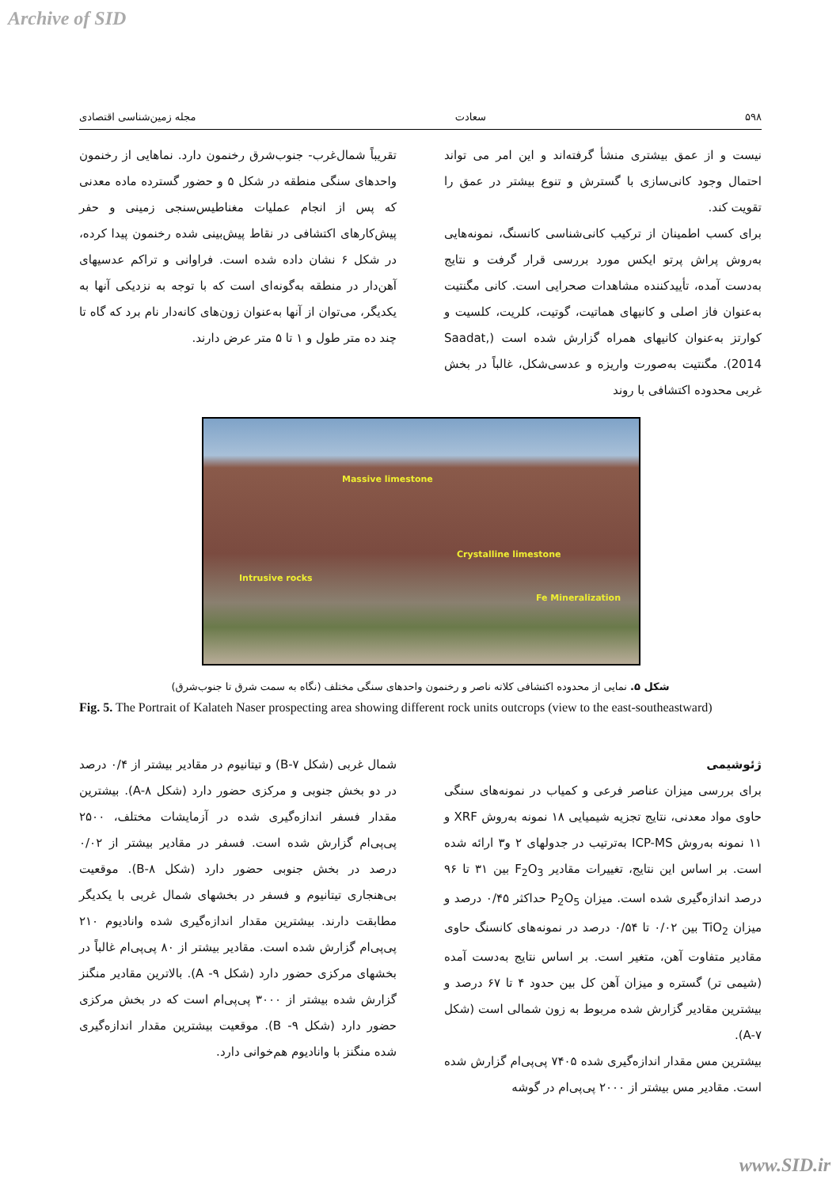Archive of SID
۵۹۸ سعادت مجله زمین‌شناسی اقتصادی
نیست و از عمق بیشتری منشأ گرفته‌اند و این امر می تواند احتمال وجود کانی‌سازی با گسترش و تنوع بیشتر در عمق را تقویت کند.
برای کسب اطمینان از ترکیب کانی‌شناسی کانسنگ، نمونه‌هایی به‌روش پراش پرتو ایکس مورد بررسی قرار گرفت و نتایج به‌دست آمده، تأییدکننده مشاهدات صحرایی است. کانی مگنتیت به‌عنوان فاز اصلی و کانیهای هماتیت، گوتیت، کلریت، کلسیت و کوارتز به‌عنوان کانیهای همراه گزارش شده است (Saadat, 2014). مگنتیت به‌صورت واریزه و عدسی‌شکل، غالباً در بخش غربی محدوده اکتشافی با روند
تقریباً شمال‌غرب- جنوب‌شرق رخنمون دارد. نماهایی از رخنمون واحدهای سنگی منطقه در شکل ۵ و حضور گسترده ماده معدنی که پس از انجام عملیات مغناطیس‌سنجی زمینی و حفر پیش‌کارهای اکتشافی در نقاط پیش‌بینی شده رخنمون پیدا کرده، در شکل ۶ نشان داده شده است. فراوانی و تراکم عدسیهای آهن‌دار در منطقه به‌گونه‌ای است که با توجه به نزدیکی آنها به یکدیگر، می‌توان از آنها به‌عنوان زون‌های کانه‌دار نام برد که گاه تا چند ده متر طول و ۱ تا ۵ متر عرض دارند.
Massive limestone
Crystalline limestone
Intrusive rocks
Fe Mineralization
شکل ۵. نمایی از محدوده اکتشافی کلاته ناصر و رخنمون واحدهای سنگی مختلف (نگاه به سمت شرق تا جنوب‌شرق)
Fig. 5. The Portrait of Kalateh Naser prospecting area showing different rock units outcrops (view to the east-southeastward)
ژئوشیمی
برای بررسی میزان عناصر فرعی و کمیاب در نمونه‌های سنگی حاوی مواد معدنی، نتایج تجزیه شیمیایی ۱۸ نمونه به‌روش XRF و ۱۱ نمونه به‌روش ICP-MS به‌ترتیب در جدولهای ۲ و۳ ارائه شده است. بر اساس این نتایج، تغییرات مقادیر F<sub>2</sub>O<sub>3</sub> بین ۳۱ تا ۹۶ درصد اندازه‌گیری شده است. میزان P<sub>2</sub>O<sub>5</sub> حداکثر ۰/۴۵ درصد و میزان TiO<sub>2</sub> بین ۰/۰۲ تا ۰/۵۴ درصد در نمونه‌های کانسنگ حاوی مقادیر متفاوت آهن، متغیر است. بر اساس نتایج به‌دست آمده (شیمی تر) گستره و میزان آهن کل بین حدود ۴ تا ۶۷ درصد و بیشترین مقادیر گزارش شده مربوط به زون شمالی است (شکل A-۷).
بیشترین مس مقدار اندازه‌گیری شده ۷۴۰۵ پی‌پی‌ام گزارش شده است. مقادیر مس بیشتر از ۲۰۰۰ پی‌پی‌ام در گوشه
شمال غربی (شکل B-۷) و تیتانیوم در مقادیر بیشتر از ۰/۴ درصد در دو بخش جنوبی و مرکزی حضور دارد (شکل A-۸). بیشترین مقدار فسفر اندازه‌گیری شده در آزمایشات مختلف، ۲۵۰۰ پی‌پی‌ام گزارش شده است. فسفر در مقادیر بیشتر از ۰/۰۲ درصد در بخش جنوبی حضور دارد (شکل B-۸). موقعیت بی‌هنجاری تیتانیوم و فسفر در بخشهای شمال غربی با یکدیگر مطابقت دارند. بیشترین مقدار اندازه‌گیری شده وانادیوم ۲۱۰ پی‌پی‌ام گزارش شده است. مقادیر بیشتر از ۸۰ پی‌پی‌ام غالباً در بخشهای مرکزی حضور دارد (شکل ۹- A). بالاترین مقادیر منگنز گزارش شده بیشتر از ۳۰۰۰ پی‌پی‌ام است که در بخش مرکزی حضور دارد (شکل ۹- B). موقعیت بیشترین مقدار اندازه‌گیری شده منگنز با وانادیوم هم‌خوانی دارد.
www.SID.ir